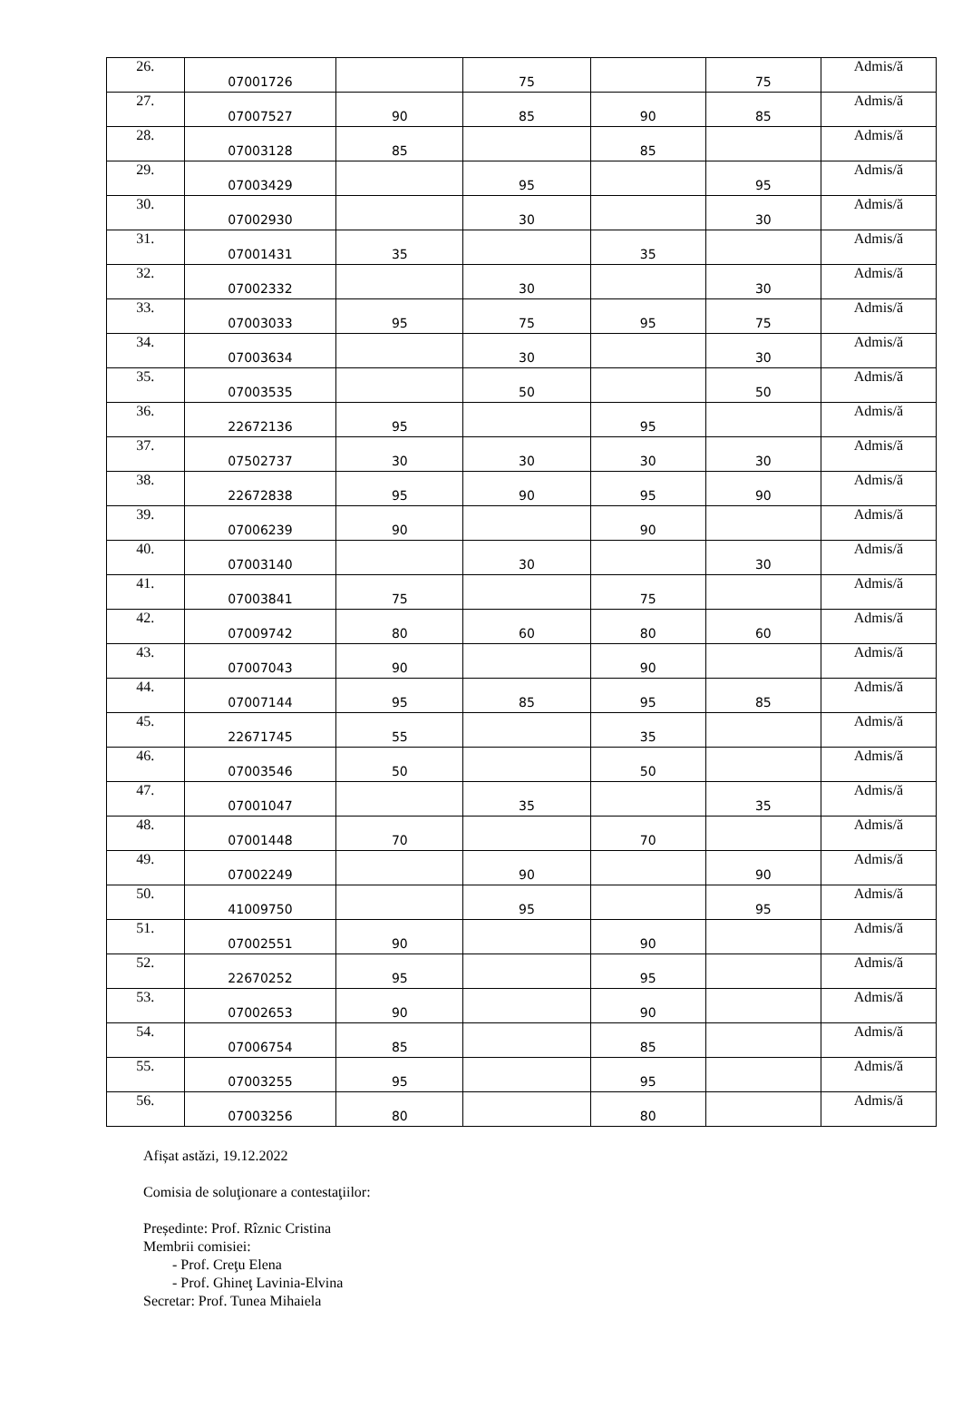| 26. | 07001726 | | 75 | | 75 | Admis/ă |
| 27. | 07007527 | 90 | 85 | 90 | 85 | Admis/ă |
| 28. | 07003128 | 85 | | 85 | | Admis/ă |
| 29. | 07003429 | | 95 | | 95 | Admis/ă |
| 30. | 07002930 | | 30 | | 30 | Admis/ă |
| 31. | 07001431 | 35 | | 35 | | Admis/ă |
| 32. | 07002332 | | 30 | | 30 | Admis/ă |
| 33. | 07003033 | 95 | 75 | 95 | 75 | Admis/ă |
| 34. | 07003634 | | 30 | | 30 | Admis/ă |
| 35. | 07003535 | | 50 | | 50 | Admis/ă |
| 36. | 22672136 | 95 | | 95 | | Admis/ă |
| 37. | 07502737 | 30 | 30 | 30 | 30 | Admis/ă |
| 38. | 22672838 | 95 | 90 | 95 | 90 | Admis/ă |
| 39. | 07006239 | 90 | | 90 | | Admis/ă |
| 40. | 07003140 | | 30 | | 30 | Admis/ă |
| 41. | 07003841 | 75 | | 75 | | Admis/ă |
| 42. | 07009742 | 80 | 60 | 80 | 60 | Admis/ă |
| 43. | 07007043 | 90 | | 90 | | Admis/ă |
| 44. | 07007144 | 95 | 85 | 95 | 85 | Admis/ă |
| 45. | 22671745 | 55 | | 35 | | Admis/ă |
| 46. | 07003546 | 50 | | 50 | | Admis/ă |
| 47. | 07001047 | | 35 | | 35 | Admis/ă |
| 48. | 07001448 | 70 | | 70 | | Admis/ă |
| 49. | 07002249 | | 90 | | 90 | Admis/ă |
| 50. | 41009750 | | 95 | | 95 | Admis/ă |
| 51. | 07002551 | 90 | | 90 | | Admis/ă |
| 52. | 22670252 | 95 | | 95 | | Admis/ă |
| 53. | 07002653 | 90 | | 90 | | Admis/ă |
| 54. | 07006754 | 85 | | 85 | | Admis/ă |
| 55. | 07003255 | 95 | | 95 | | Admis/ă |
| 56. | 07003256 | 80 | | 80 | | Admis/ă |
Afișat astăzi, 19.12.2022
Comisia de soluţionare a contestaţiilor:
Președinte: Prof. Rîznic Cristina
Membrii comisiei:
- Prof. Creţu Elena
- Prof. Ghineţ Lavinia-Elvina
Secretar: Prof. Tunea Mihaiela